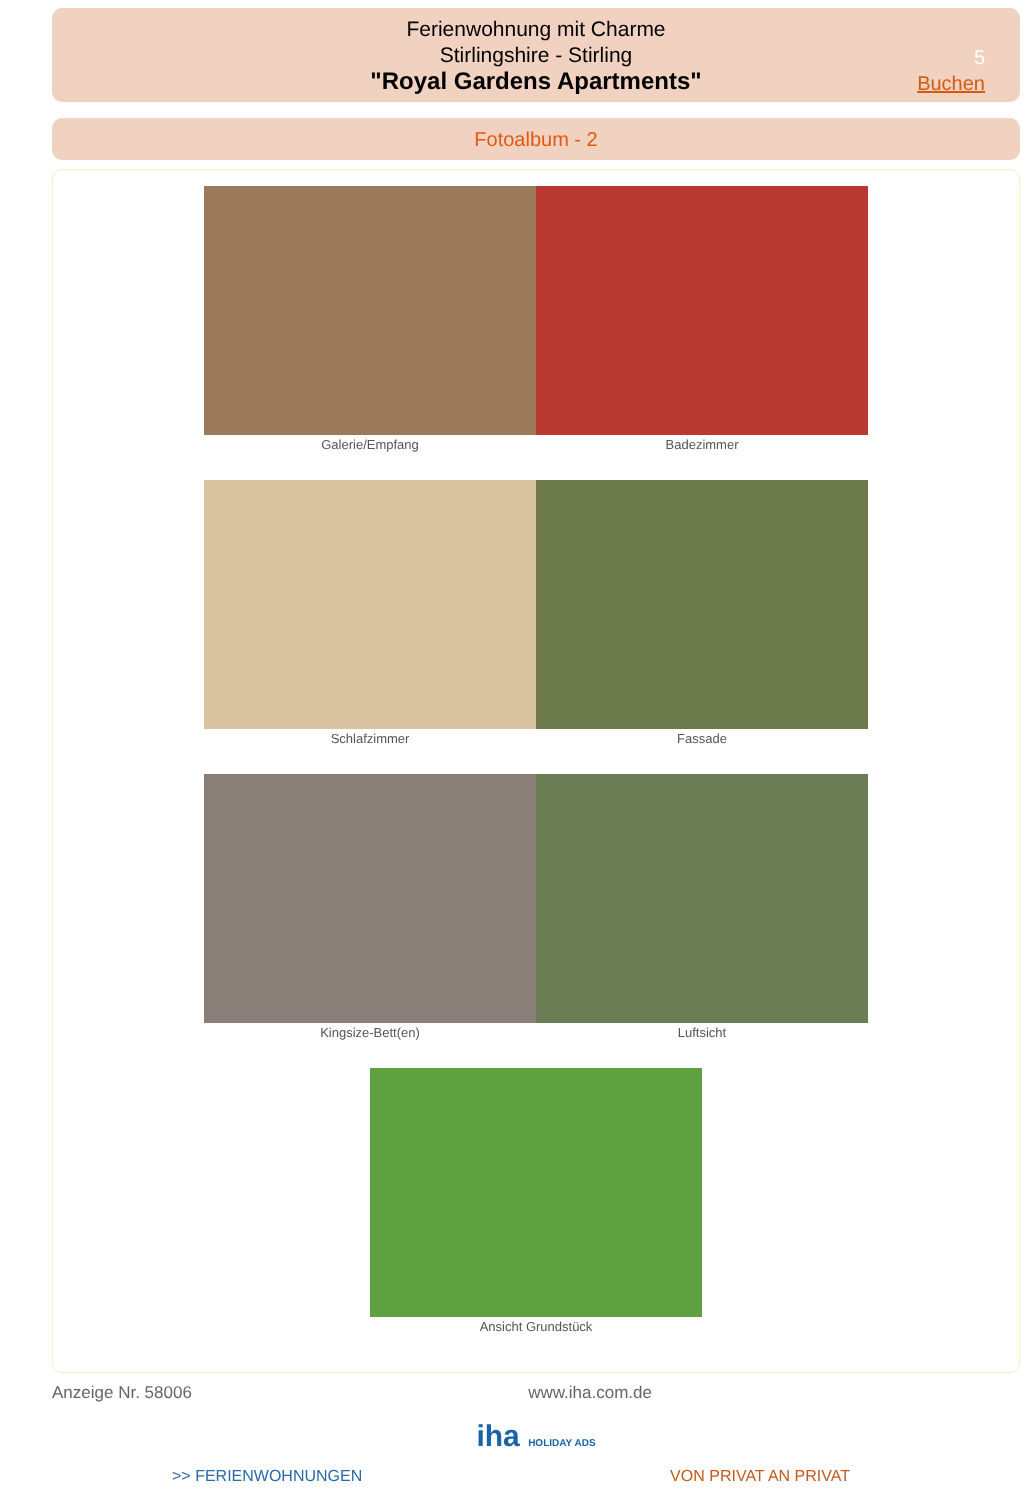Ferienwohnung mit Charme
Stirlingshire - Stirling
"Royal Gardens Apartments"
5
Buchen
Fotoalbum - 2
Galerie/Empfang Badezimmer
Schlafzimmer Fassade
Kingsize-Bett(en) Luftsicht
Ansicht Grundstück
Anzeige Nr. 58006 www.iha.com.de
iha HOLIDAY ADS
>> FERIENWOHNUNGEN VON PRIVAT AN PRIVAT